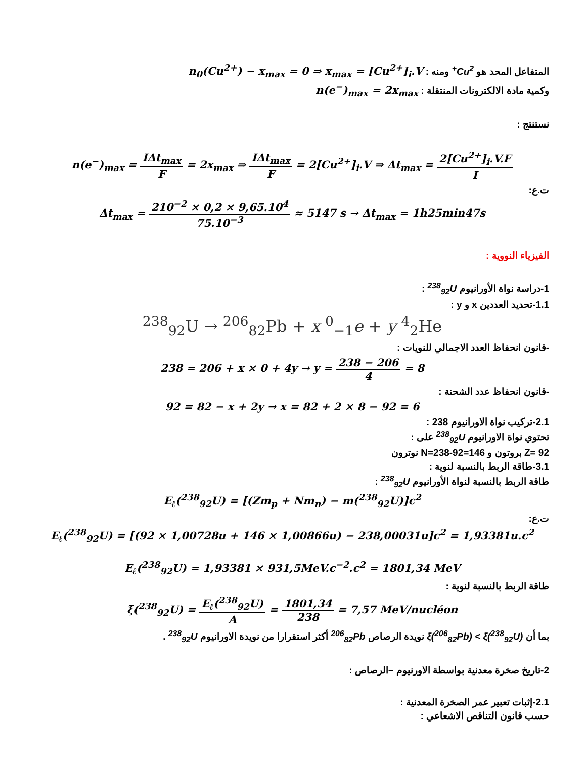المتفاعل المحد هو Cu<sup>2+</sup> ومنه : n<sub>0</sub>(Cu<sup>2+</sup>) − x<sub>max</sub> = 0 ⇒ x<sub>max</sub> = [Cu<sup>2+</sup>]<sub>i</sub>.V
وكمية مادة الالكترونات المنتقلة : n(e<sup>−</sup>)<sub>max</sub> = 2x<sub>max</sub>
نستنتج :
n(e<sup>−</sup>)<sub>max</sub> = IΔt<sub>max</sub> F = 2x<sub>max</sub> ⇒ IΔt<sub>max</sub> F = 2[Cu<sup>2+</sup>]<sub>i</sub>.V ⇒ Δt<sub>max</sub> = 2[Cu<sup>2+</sup>]<sub>i</sub>.V.F I
ت.ع:
Δt<sub>max</sub> = 210<sup>−2</sup> × 0,2 × 9,65.10<sup>4</sup> 75.10<sup>−3</sup> ≈ 5147 s → Δt<sub>max</sub> = 1h25min47s
الفيزياء النووية :
1-دراسة نواة الأورانيوم <sup>238</sup><sub>92</sub>U :
1.1-تحديد العددين x و y :
<sup>238</sup> <sub>92</sub>U → <sup>206</sup><sub>82</sub>Pb + x <sup>0</sup><sub>−1</sub>e + y <sup>4</sup><sub>2</sub>He
-قانون انحفاظ العدد الاجمالي للنويات :
238 = 206 + x × 0 + 4y → y = 238 − 206 4 = 8
-قانون انحفاظ عدد الشحنة :
92 = 82 − x + 2y → x = 82 + 2 × 8 − 92 = 6
2.1-تركيب نواة الاورانيوم 238 :
تحتوي نواة الاورانيوم <sup>238</sup><sub>92</sub>U على :
Z= 92 بروتون و N=238-92=146 نوترون
3.1-طاقة الربط بالنسبة لنوية :
طاقة الربط بالنسبة لنواة الأورانيوم <sup>238</sup><sub>92</sub>U :
E<sub>ℓ</sub>(<sup>238</sup><sub>92</sub>U) = [(Zm<sub>p</sub> + Nm<sub>n</sub>) − m(<sup>238</sup><sub>92</sub>U)]c<sup>2</sup>
ت.ع:
E<sub>ℓ</sub>(<sup>238</sup><sub>92</sub>U) = [(92 × 1,00728u + 146 × 1,00866u) − 238,00031u]c<sup>2</sup> = 1,93381u.c<sup>2</sup>
E<sub>ℓ</sub>(<sup>238</sup><sub>92</sub>U) = 1,93381 × 931,5MeV.c<sup>−2</sup>.c<sup>2</sup> = 1801,34 MeV
طاقة الربط بالنسبة لنوية :
ξ(<sup>238</sup><sub>92</sub>U) = E<sub>ℓ</sub>(<sup>238</sup><sub>92</sub>U) A = 1801,34 238 = 7,57 MeV/nucléon
بما أن ξ(<sup>206</sup><sub>82</sub>Pb) < ξ(<sup>238</sup><sub>92</sub>U) نويدة الرصاص <sup>206</sup><sub>82</sub>Pb أكثر استقرارا من نويدة الاورانيوم <sup>238</sup><sub>92</sub>U .
2-تاريخ صخرة معدنية بواسطة الاورنيوم –الرصاص :
2.1-إثبات تعبير عمر الصخرة المعدنية :
حسب قانون التناقص الاشعاعي :